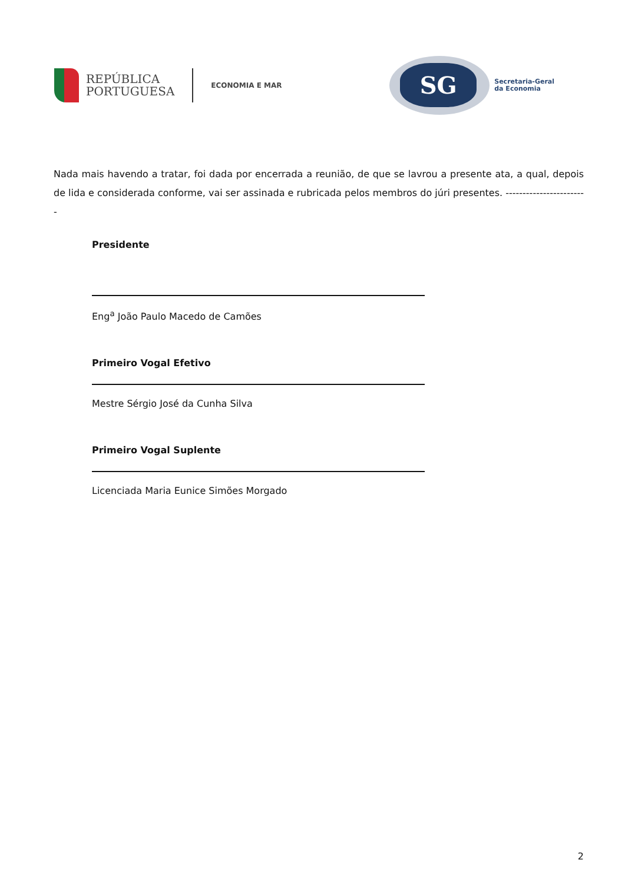REPÚBLICA
PORTUGUESA
ECONOMIA E MAR
SG
Secretaria-Geral
da Economia
Nada mais havendo a tratar, foi dada por encerrada a reunião, de que se lavrou a presente ata, a qual, depois de lida e considerada conforme, vai ser assinada e rubricada pelos membros do júri presentes. ------------------------
Presidente
Eng<sup>a</sup> João Paulo Macedo de Camões
Primeiro Vogal Efetivo
Mestre Sérgio José da Cunha Silva
Primeiro Vogal Suplente
Licenciada Maria Eunice Simões Morgado
2